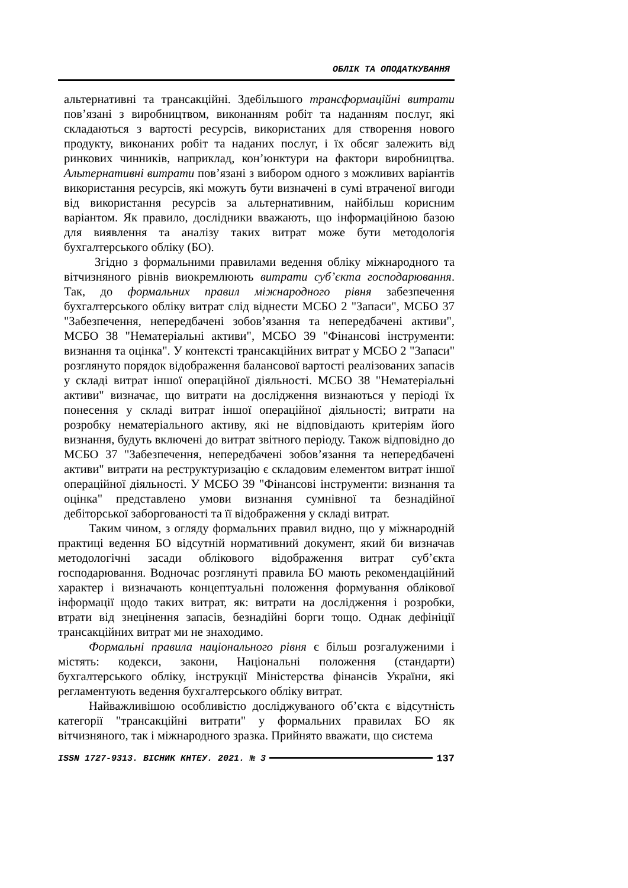ОБЛІК ТА ОПОДАТКУВАННЯ
альтернативні та трансакційні. Здебільшого трансформаційні витрати пов’язані з виробництвом, виконанням робіт та наданням послуг, які складаються з вартості ресурсів, використаних для створення нового продукту, виконаних робіт та наданих послуг, і їх обсяг залежить від ринкових чинників, наприклад, кон’юнктури на фактори виробництва. Альтернативні витрати пов’язані з вибором одного з можливих варіантів використання ресурсів, які можуть бути визначені в сумі втраченої вигоди від використання ресурсів за альтернативним, найбільш корисним варіантом. Як правило, дослідники вважають, що інформаційною базою для виявлення та аналізу таких витрат може бути методологія бухгалтерського обліку (БО).
Згідно з формальними правилами ведення обліку міжнародного та вітчизняного рівнів виокремлюють витрати суб’єкта господарювання. Так, до формальних правил міжнародного рівня забезпечення бухгалтерського обліку витрат слід віднести МСБО 2 "Запаси", МСБО 37 "Забезпечення, непередбачені зобов’язання та непередбачені активи", МСБО 38 "Нематеріальні активи", МСБО 39 "Фінансові інструменти: визнання та оцінка". У контексті трансакційних витрат у МСБО 2 "Запаси" розглянуто порядок відображення балансової вартості реалізованих запасів у складі витрат іншої операційної діяльності. МСБО 38 "Нематеріальні активи" визначає, що витрати на дослідження визнаються у періоді їх понесення у складі витрат іншої операційної діяльності; витрати на розробку нематеріального активу, які не відповідають критеріям його визнання, будуть включені до витрат звітного періоду. Також відповідно до МСБО 37 "Забезпечення, непередбачені зобов’язання та непередбачені активи" витрати на реструктуризацію є складовим елементом витрат іншої операційної діяльності. У МСБО 39 "Фінансові інструменти: визнання та оцінка" представлено умови визнання сумнівної та безнадійної дебіторської заборгованості та її відображення у складі витрат.
Таким чином, з огляду формальних правил видно, що у міжнародній практиці ведення БО відсутній нормативний документ, який би визначав методологічні засади облікового відображення витрат суб’єкта господарювання. Водночас розглянуті правила БО мають рекомендаційний характер і визначають концептуальні положення формування облікової інформації щодо таких витрат, як: витрати на дослідження і розробки, втрати від знецінення запасів, безнадійні борги тощо. Однак дефініції трансакційних витрат ми не знаходимо.
Формальні правила національного рівня є більш розгалуженими і містять: кодекси, закони, Національні положення (стандарти) бухгалтерського обліку, інструкції Міністерства фінансів України, які регламентують ведення бухгалтерського обліку витрат.
Найважливішою особливістю досліджуваного об’єкта є відсутність категорії "трансакційні витрати" у формальних правилах БО як вітчизняного, так і міжнародного зразка. Прийнято вважати, що система
ISSN 1727-9313. ВІСНИК КНТЕУ. 2021. № 3 137